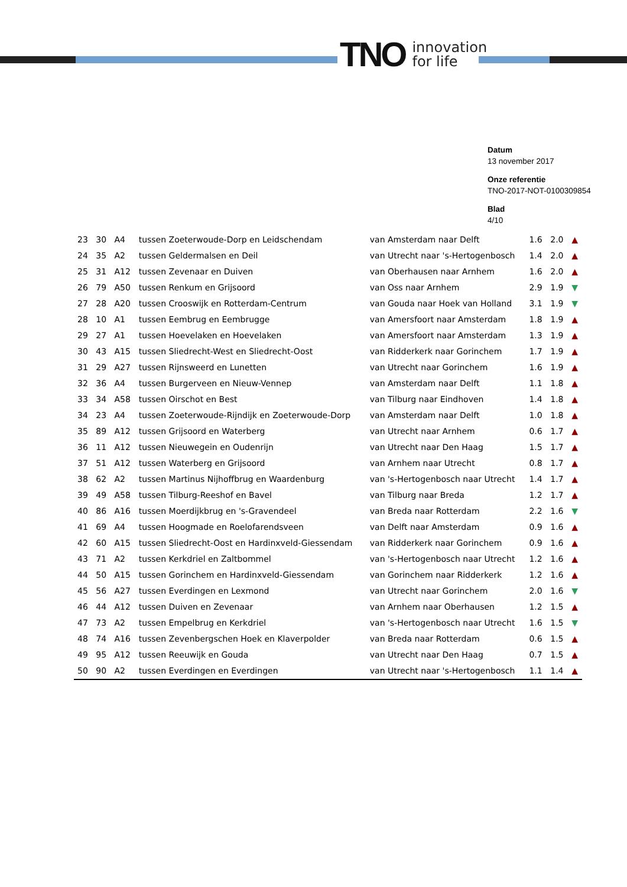TNO innovation
for life
Datum
13 november 2017
Onze referentie
TNO-2017-NOT-0100309854
Blad
4/10
| 23 | 30 | A4 | tussen Zoeterwoude-Dorp en Leidschendam | van Amsterdam naar Delft | 1.6 | 2.0 | ▲ |
| 24 | 35 | A2 | tussen Geldermalsen en Deil | van Utrecht naar 's-Hertogenbosch | 1.4 | 2.0 | ▲ |
| 25 | 31 | A12 | tussen Zevenaar en Duiven | van Oberhausen naar Arnhem | 1.6 | 2.0 | ▲ |
| 26 | 79 | A50 | tussen Renkum en Grijsoord | van Oss naar Arnhem | 2.9 | 1.9 | ▼ |
| 27 | 28 | A20 | tussen Crooswijk en Rotterdam-Centrum | van Gouda naar Hoek van Holland | 3.1 | 1.9 | ▼ |
| 28 | 10 | A1 | tussen Eembrug en Eembrugge | van Amersfoort naar Amsterdam | 1.8 | 1.9 | ▲ |
| 29 | 27 | A1 | tussen Hoevelaken en Hoevelaken | van Amersfoort naar Amsterdam | 1.3 | 1.9 | ▲ |
| 30 | 43 | A15 | tussen Sliedrecht-West en Sliedrecht-Oost | van Ridderkerk naar Gorinchem | 1.7 | 1.9 | ▲ |
| 31 | 29 | A27 | tussen Rijnsweerd en Lunetten | van Utrecht naar Gorinchem | 1.6 | 1.9 | ▲ |
| 32 | 36 | A4 | tussen Burgerveen en Nieuw-Vennep | van Amsterdam naar Delft | 1.1 | 1.8 | ▲ |
| 33 | 34 | A58 | tussen Oirschot en Best | van Tilburg naar Eindhoven | 1.4 | 1.8 | ▲ |
| 34 | 23 | A4 | tussen Zoeterwoude-Rijndijk en Zoeterwoude-Dorp | van Amsterdam naar Delft | 1.0 | 1.8 | ▲ |
| 35 | 89 | A12 | tussen Grijsoord en Waterberg | van Utrecht naar Arnhem | 0.6 | 1.7 | ▲ |
| 36 | 11 | A12 | tussen Nieuwegein en Oudenrijn | van Utrecht naar Den Haag | 1.5 | 1.7 | ▲ |
| 37 | 51 | A12 | tussen Waterberg en Grijsoord | van Arnhem naar Utrecht | 0.8 | 1.7 | ▲ |
| 38 | 62 | A2 | tussen Martinus Nijhoffbrug en Waardenburg | van 's-Hertogenbosch naar Utrecht | 1.4 | 1.7 | ▲ |
| 39 | 49 | A58 | tussen Tilburg-Reeshof en Bavel | van Tilburg naar Breda | 1.2 | 1.7 | ▲ |
| 40 | 86 | A16 | tussen Moerdijkbrug en 's-Gravendeel | van Breda naar Rotterdam | 2.2 | 1.6 | ▼ |
| 41 | 69 | A4 | tussen Hoogmade en Roelofarendsveen | van Delft naar Amsterdam | 0.9 | 1.6 | ▲ |
| 42 | 60 | A15 | tussen Sliedrecht-Oost en Hardinxveld-Giessendam | van Ridderkerk naar Gorinchem | 0.9 | 1.6 | ▲ |
| 43 | 71 | A2 | tussen Kerkdriel en Zaltbommel | van 's-Hertogenbosch naar Utrecht | 1.2 | 1.6 | ▲ |
| 44 | 50 | A15 | tussen Gorinchem en Hardinxveld-Giessendam | van Gorinchem naar Ridderkerk | 1.2 | 1.6 | ▲ |
| 45 | 56 | A27 | tussen Everdingen en Lexmond | van Utrecht naar Gorinchem | 2.0 | 1.6 | ▼ |
| 46 | 44 | A12 | tussen Duiven en Zevenaar | van Arnhem naar Oberhausen | 1.2 | 1.5 | ▲ |
| 47 | 73 | A2 | tussen Empelbrug en Kerkdriel | van 's-Hertogenbosch naar Utrecht | 1.6 | 1.5 | ▼ |
| 48 | 74 | A16 | tussen Zevenbergschen Hoek en Klaverpolder | van Breda naar Rotterdam | 0.6 | 1.5 | ▲ |
| 49 | 95 | A12 | tussen Reeuwijk en Gouda | van Utrecht naar Den Haag | 0.7 | 1.5 | ▲ |
| 50 | 90 | A2 | tussen Everdingen en Everdingen | van Utrecht naar 's-Hertogenbosch | 1.1 | 1.4 | ▲ |